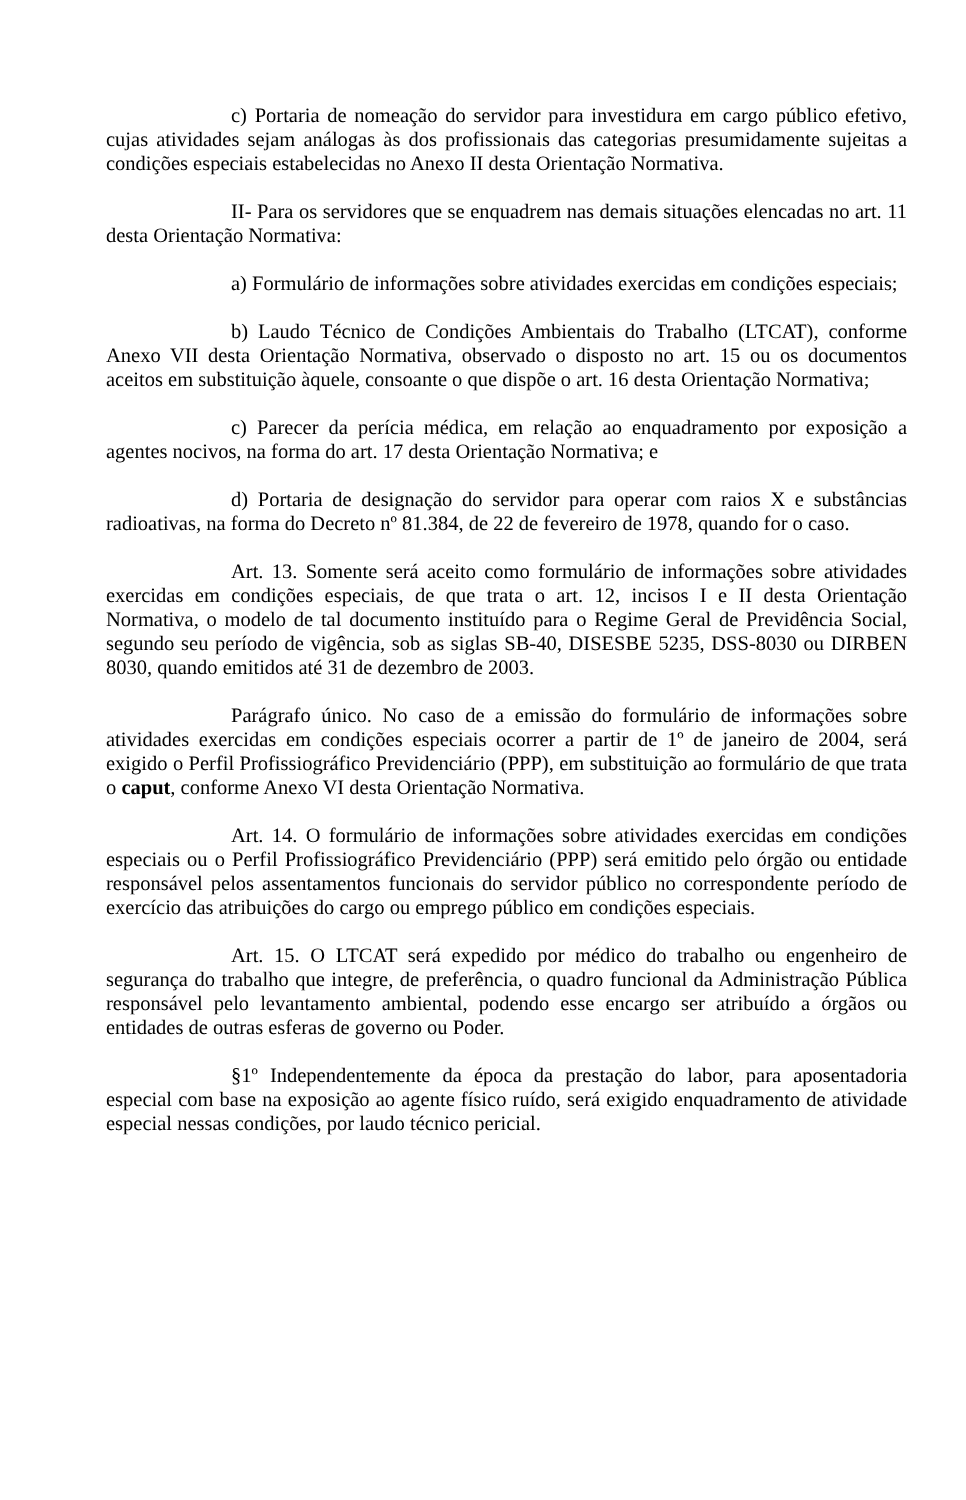c) Portaria de nomeação do servidor para investidura em cargo público efetivo, cujas atividades sejam análogas às dos profissionais das categorias presumidamente sujeitas a condições especiais estabelecidas no Anexo II desta Orientação Normativa.
II- Para os servidores que se enquadrem nas demais situações elencadas no art. 11 desta Orientação Normativa:
a) Formulário de informações sobre atividades exercidas em condições especiais;
b) Laudo Técnico de Condições Ambientais do Trabalho (LTCAT), conforme Anexo VII desta Orientação Normativa, observado o disposto no art. 15 ou os documentos aceitos em substituição àquele, consoante o que dispõe o art. 16 desta Orientação Normativa;
c) Parecer da perícia médica, em relação ao enquadramento por exposição a agentes nocivos, na forma do art. 17 desta Orientação Normativa; e
d) Portaria de designação do servidor para operar com raios X e substâncias radioativas, na forma do Decreto nº 81.384, de 22 de fevereiro de 1978, quando for o caso.
Art. 13. Somente será aceito como formulário de informações sobre atividades exercidas em condições especiais, de que trata o art. 12, incisos I e II desta Orientação Normativa, o modelo de tal documento instituído para o Regime Geral de Previdência Social, segundo seu período de vigência, sob as siglas SB-40, DISESBE 5235, DSS-8030 ou DIRBEN 8030, quando emitidos até 31 de dezembro de 2003.
Parágrafo único. No caso de a emissão do formulário de informações sobre atividades exercidas em condições especiais ocorrer a partir de 1º de janeiro de 2004, será exigido o Perfil Profissiográfico Previdenciário (PPP), em substituição ao formulário de que trata o caput, conforme Anexo VI desta Orientação Normativa.
Art. 14. O formulário de informações sobre atividades exercidas em condições especiais ou o Perfil Profissiográfico Previdenciário (PPP) será emitido pelo órgão ou entidade responsável pelos assentamentos funcionais do servidor público no correspondente período de exercício das atribuições do cargo ou emprego público em condições especiais.
Art. 15. O LTCAT será expedido por médico do trabalho ou engenheiro de segurança do trabalho que integre, de preferência, o quadro funcional da Administração Pública responsável pelo levantamento ambiental, podendo esse encargo ser atribuído a órgãos ou entidades de outras esferas de governo ou Poder.
§1º Independentemente da época da prestação do labor, para aposentadoria especial com base na exposição ao agente físico ruído, será exigido enquadramento de atividade especial nessas condições, por laudo técnico pericial.